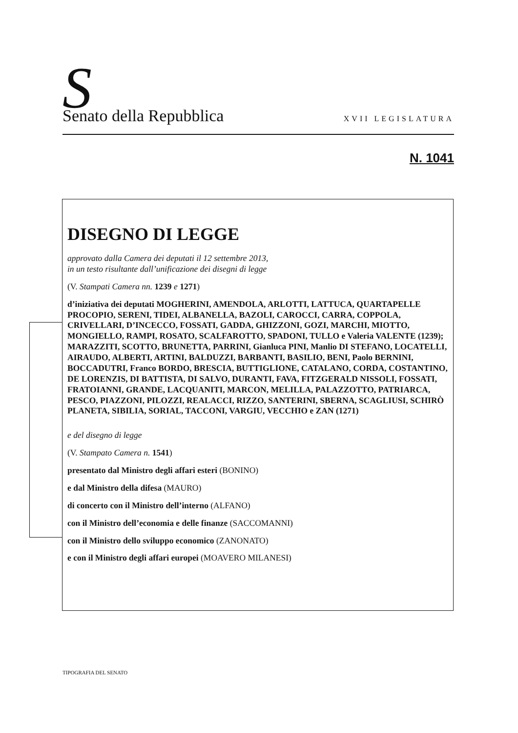S Senato della Repubblica XVII LEGISLATURA
N. 1041
DISEGNO DI LEGGE
approvato dalla Camera dei deputati il 12 settembre 2013,
in un testo risultante dall’unificazione dei disegni di legge
(V. Stampati Camera nn. 1239 e 1271)
d’iniziativa dei deputati MOGHERINI, AMENDOLA, ARLOTTI, LATTUCA, QUARTAPELLE PROCOPIO, SERENI, TIDEI, ALBANELLA, BAZOLI, CAROCCI, CARRA, COPPOLA, CRIVELLARI, D’INCECCO, FOSSATI, GADDA, GHIZZONI, GOZI, MARCHI, MIOTTO, MONGIELLO, RAMPI, ROSATO, SCALFAROTTO, SPADONI, TULLO e Valeria VALENTE (1239); MARAZZITI, SCOTTO, BRUNETTA, PARRINI, Gianluca PINI, Manlio DI STEFANO, LOCATELLI, AIRAUDO, ALBERTI, ARTINI, BALDUZZI, BARBANTI, BASILIO, BENI, Paolo BERNINI, BOCCADUTRI, Franco BORDO, BRESCIA, BUTTIGLIONE, CATALANO, CORDA, COSTANTINO, DE LORENZIS, DI BATTISTA, DI SALVO, DURANTI, FAVA, FITZGERALD NISSOLI, FOSSATI, FRATOIANNI, GRANDE, LACQUANITI, MARCON, MELILLA, PALAZZOTTO, PATRIARCA, PESCO, PIAZZONI, PILOZZI, REALACCI, RIZZO, SANTERINI, SBERNA, SCAGLIUSI, SCHIRÒ PLANETA, SIBILIA, SORIAL, TACCONI, VARGIU, VECCHIO e ZAN (1271)
e del disegno di legge
(V. Stampato Camera n. 1541)
presentato dal Ministro degli affari esteri (BONINO)
e dal Ministro della difesa (MAURO)
di concerto con il Ministro dell’interno (ALFANO)
con il Ministro dell’economia e delle finanze (SACCOMANNI)
con il Ministro dello sviluppo economico (ZANONATO)
e con il Ministro degli affari europei (MOAVERO MILANESI)
TIPOGRAFIA DEL SENATO